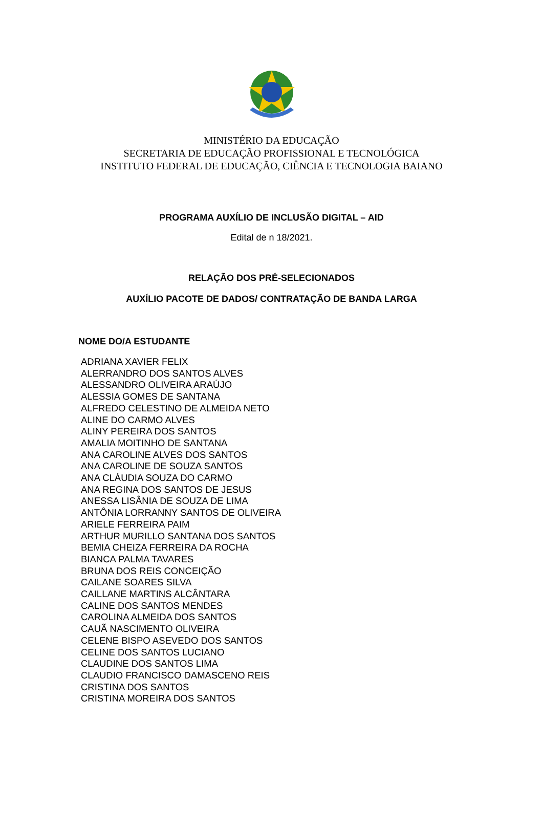MINISTÉRIO DA EDUCAÇÃO
SECRETARIA DE EDUCAÇÃO PROFISSIONAL E TECNOLÓGICA
INSTITUTO FEDERAL DE EDUCAÇÃO, CIÊNCIA E TECNOLOGIA BAIANO
PROGRAMA AUXÍLIO DE INCLUSÃO DIGITAL – AID
Edital de n 18/2021.
RELAÇÃO DOS PRÉ-SELECIONADOS
AUXÍLIO PACOTE DE DADOS/ CONTRATAÇÃO DE BANDA LARGA
| NOME DO/A ESTUDANTE |
| --- |
| ADRIANA XAVIER FELIX |
| ALERRANDRO DOS SANTOS ALVES |
| ALESSANDRO OLIVEIRA ARAÚJO |
| ALESSIA GOMES DE SANTANA |
| ALFREDO CELESTINO DE ALMEIDA NETO |
| ALINE DO CARMO ALVES |
| ALINY PEREIRA DOS SANTOS |
| AMALIA MOITINHO DE SANTANA |
| ANA CAROLINE ALVES DOS SANTOS |
| ANA CAROLINE DE SOUZA SANTOS |
| ANA CLÁUDIA SOUZA DO CARMO |
| ANA REGINA DOS SANTOS DE JESUS |
| ANESSA LISÂNIA DE SOUZA DE LIMA |
| ANTÔNIA LORRANNY SANTOS DE OLIVEIRA |
| ARIELE FERREIRA PAIM |
| ARTHUR MURILLO SANTANA DOS SANTOS |
| BEMIA CHEIZA FERREIRA DA ROCHA |
| BIANCA PALMA TAVARES |
| BRUNA DOS REIS CONCEIÇÃO |
| CAILANE SOARES SILVA |
| CAILLANE MARTINS ALCÂNTARA |
| CALINE DOS SANTOS MENDES |
| CAROLINA ALMEIDA DOS SANTOS |
| CAUÃ NASCIMENTO OLIVEIRA |
| CELENE BISPO ASEVEDO DOS SANTOS |
| CELINE DOS SANTOS LUCIANO |
| CLAUDINE DOS SANTOS LIMA |
| CLAUDIO FRANCISCO DAMASCENO REIS |
| CRISTINA DOS SANTOS |
| CRISTINA MOREIRA DOS SANTOS |